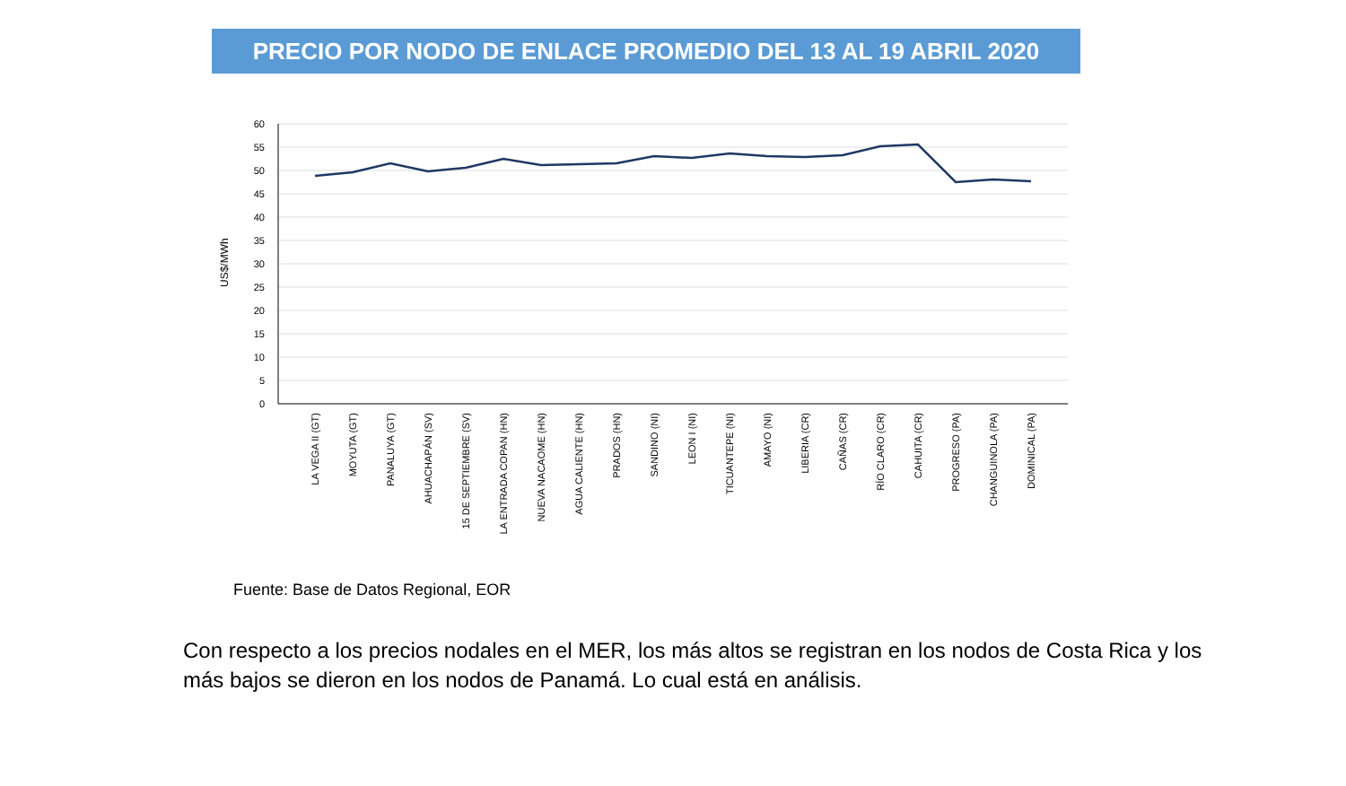PRECIO POR NODO DE ENLACE PROMEDIO DEL 13 AL 19 ABRIL 2020
60
55
50
45
40
35
30
25
20
15
10
5
0
US$/MWh
LA VEGA II (GT)
MOYUTA (GT)
PANALUYA (GT)
AHUACHAPÁN (SV)
15 DE SEPTIEMBRE (SV)
LA ENTRADA COPAN (HN)
NUEVA NACAOME (HN)
AGUA CALIENTE (HN)
PRADOS (HN)
SANDINO (NI)
LEON I (NI)
TICUANTEPE (NI)
AMAYO (NI)
LIBERIA (CR)
CAÑAS (CR)
RÍO CLARO (CR)
CAHUITA (CR)
PROGRESO (PA)
CHANGUINOLA (PA)
DOMINICAL (PA)
Fuente: Base de Datos Regional, EOR
Con respecto a los precios nodales en el MER, los más altos se registran en los nodos de Costa Rica y los más bajos se dieron en los nodos de Panamá. Lo cual está en análisis.